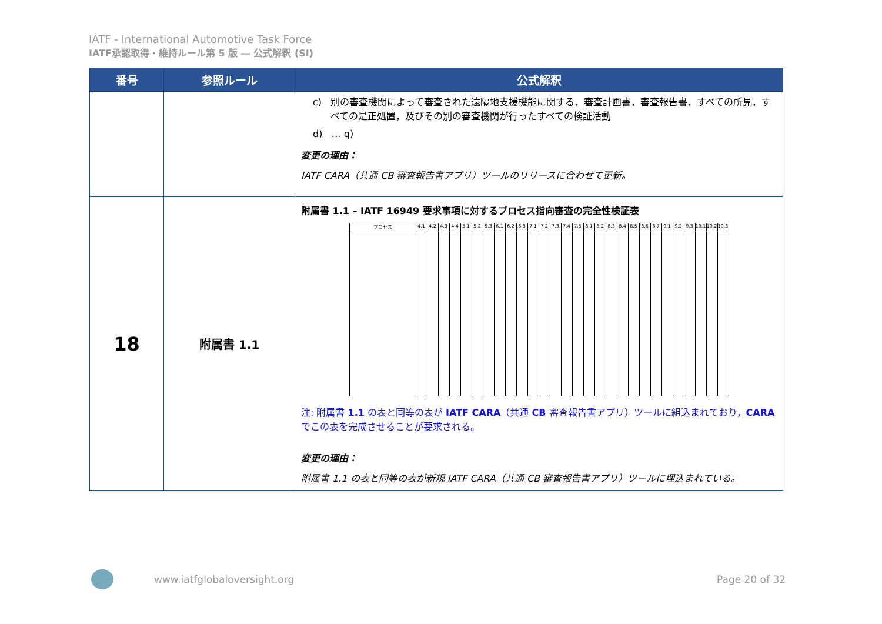IATF - International Automotive Task Force
IATF承認取得・維持ルール第 5 版 ― 公式解釈 (SI)
| 番号 | 参照ルール | 公式解釈 |
| --- | --- | --- |
| | | c) 別の審査機関によって審査された遠隔地支援機能に関する，審査計画書，審査報告書，すべての所見，すべての是正処置，及びその別の審査機関が行ったすべての検証活動 d) … q) 変更の理由： IATF CARA（共通 CB 審査報告書アプリ）ツールのリリースに合わせて更新。 |
| 18 | 附属書 1.1 | 附属書 1.1 – IATF 16949 要求事項に対するプロセス指向審査の完全性検証表 / プロセス / 4.1 / 4.2 / 4.3 / 4.4 / 5.1 / 5.2 / 5.3 / 6.1 / 6.2 / 6.3 / 7.1 / 7.2 / 7.3 / 7.4 / 7.5 / 8.1 / 8.2 / 8.3 / 8.4 / 8.5 / 8.6 / 8.7 / 9.1 / 9.2 / 9.3 / 10.1 / 10.2 / 10.3 / 注: 附属書 1.1 の表と同等の表が IATF CARA （共通 CB 審査報告書アプリ）ツールに組込まれており， CARA でこの表を完成させることが要求される。 変更の理由： 附属書 1.1 の表と同等の表が新規 IATF CARA（共通 CB 審査報告書アプリ）ツールに埋込まれている。 |
www.iatfglobaloversight.org Page 20 of 32